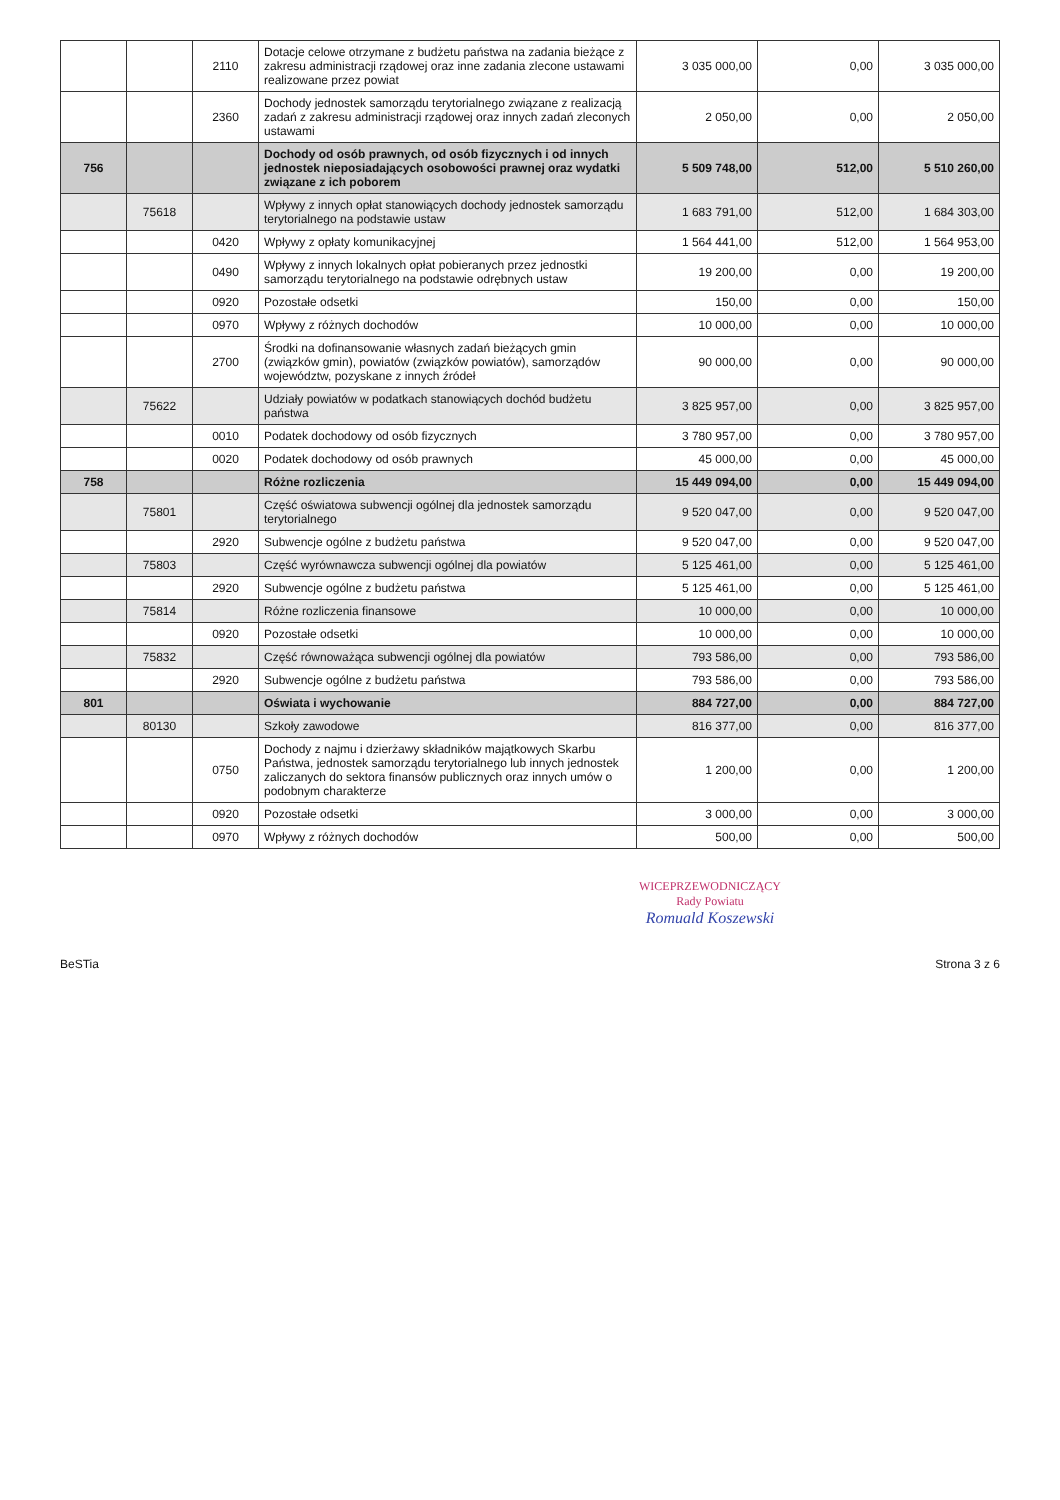| | | 2110 | Dotacje celowe otrzymane z budżetu państwa na zadania bieżące z zakresu administracji rządowej oraz inne zadania zlecone ustawami realizowane przez powiat | 3 035 000,00 | 0,00 | 3 035 000,00 |
| | | 2360 | Dochody jednostek samorządu terytorialnego związane z realizacją zadań z zakresu administracji rządowej oraz innych zadań zleconych ustawami | 2 050,00 | 0,00 | 2 050,00 |
| 756 | | | Dochody od osób prawnych, od osób fizycznych i od innych jednostek nieposiadających osobowości prawnej oraz wydatki związane z ich poborem | 5 509 748,00 | 512,00 | 5 510 260,00 |
| | 75618 | | Wpływy z innych opłat stanowiących dochody jednostek samorządu terytorialnego na podstawie ustaw | 1 683 791,00 | 512,00 | 1 684 303,00 |
| | | 0420 | Wpływy z opłaty komunikacyjnej | 1 564 441,00 | 512,00 | 1 564 953,00 |
| | | 0490 | Wpływy z innych lokalnych opłat pobieranych przez jednostki samorządu terytorialnego na podstawie odrębnych ustaw | 19 200,00 | 0,00 | 19 200,00 |
| | | 0920 | Pozostałe odsetki | 150,00 | 0,00 | 150,00 |
| | | 0970 | Wpływy z różnych dochodów | 10 000,00 | 0,00 | 10 000,00 |
| | | 2700 | Środki na dofinansowanie własnych zadań bieżących gmin (związków gmin), powiatów (związków powiatów), samorządów województw, pozyskane z innych źródeł | 90 000,00 | 0,00 | 90 000,00 |
| | 75622 | | Udziały powiatów w podatkach stanowiących dochód budżetu państwa | 3 825 957,00 | 0,00 | 3 825 957,00 |
| | | 0010 | Podatek dochodowy od osób fizycznych | 3 780 957,00 | 0,00 | 3 780 957,00 |
| | | 0020 | Podatek dochodowy od osób prawnych | 45 000,00 | 0,00 | 45 000,00 |
| 758 | | | Różne rozliczenia | 15 449 094,00 | 0,00 | 15 449 094,00 |
| | 75801 | | Część oświatowa subwencji ogólnej dla jednostek samorządu terytorialnego | 9 520 047,00 | 0,00 | 9 520 047,00 |
| | | 2920 | Subwencje ogólne z budżetu państwa | 9 520 047,00 | 0,00 | 9 520 047,00 |
| | 75803 | | Część wyrównawcza subwencji ogólnej dla powiatów | 5 125 461,00 | 0,00 | 5 125 461,00 |
| | | 2920 | Subwencje ogólne z budżetu państwa | 5 125 461,00 | 0,00 | 5 125 461,00 |
| | 75814 | | Różne rozliczenia finansowe | 10 000,00 | 0,00 | 10 000,00 |
| | | 0920 | Pozostałe odsetki | 10 000,00 | 0,00 | 10 000,00 |
| | 75832 | | Część równoważąca subwencji ogólnej dla powiatów | 793 586,00 | 0,00 | 793 586,00 |
| | | 2920 | Subwencje ogólne z budżetu państwa | 793 586,00 | 0,00 | 793 586,00 |
| 801 | | | Oświata i wychowanie | 884 727,00 | 0,00 | 884 727,00 |
| | 80130 | | Szkoły zawodowe | 816 377,00 | 0,00 | 816 377,00 |
| | | 0750 | Dochody z najmu i dzierżawy składników majątkowych Skarbu Państwa, jednostek samorządu terytorialnego lub innych jednostek zaliczanych do sektora finansów publicznych oraz innych umów o podobnym charakterze | 1 200,00 | 0,00 | 1 200,00 |
| | | 0920 | Pozostałe odsetki | 3 000,00 | 0,00 | 3 000,00 |
| | | 0970 | Wpływy z różnych dochodów | 500,00 | 0,00 | 500,00 |
WICEPRZEWODNICZĄCY
Rady Powiatu
Romuald Koszewski
BeSTia Strona 3 z 6